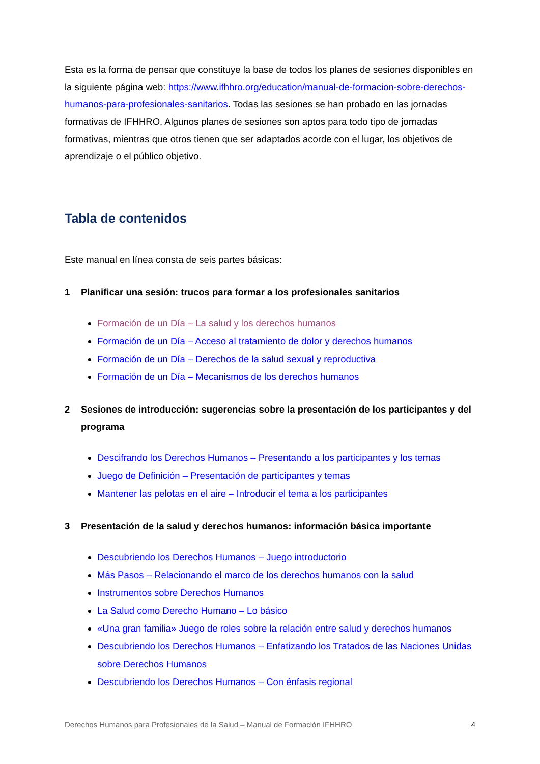Esta es la forma de pensar que constituye la base de todos los planes de sesiones disponibles en la siguiente página web: https://www.ifhhro.org/education/manual-de-formacion-sobre-derechos-humanos-para-profesionales-sanitarios. Todas las sesiones se han probado en las jornadas formativas de IFHHRO. Algunos planes de sesiones son aptos para todo tipo de jornadas formativas, mientras que otros tienen que ser adaptados acorde con el lugar, los objetivos de aprendizaje o el público objetivo.
Tabla de contenidos
Este manual en línea consta de seis partes básicas:
1 Planificar una sesión: trucos para formar a los profesionales sanitarios
Formación de un Día – La salud y los derechos humanos
Formación de un Día – Acceso al tratamiento de dolor y derechos humanos
Formación de un Día – Derechos de la salud sexual y reproductiva
Formación de un Día – Mecanismos de los derechos humanos
2 Sesiones de introducción: sugerencias sobre la presentación de los participantes y del programa
Descifrando los Derechos Humanos – Presentando a los participantes y los temas
Juego de Definición – Presentación de participantes y temas
Mantener las pelotas en el aire – Introducir el tema a los participantes
3 Presentación de la salud y derechos humanos: información básica importante
Descubriendo los Derechos Humanos – Juego introductorio
Más Pasos – Relacionando el marco de los derechos humanos con la salud
Instrumentos sobre Derechos Humanos
La Salud como Derecho Humano – Lo básico
«Una gran familia» Juego de roles sobre la relación entre salud y derechos humanos
Descubriendo los Derechos Humanos – Enfatizando los Tratados de las Naciones Unidas sobre Derechos Humanos
Descubriendo los Derechos Humanos – Con énfasis regional
Derechos Humanos para Profesionales de la Salud – Manual de Formación IFHHRO 4